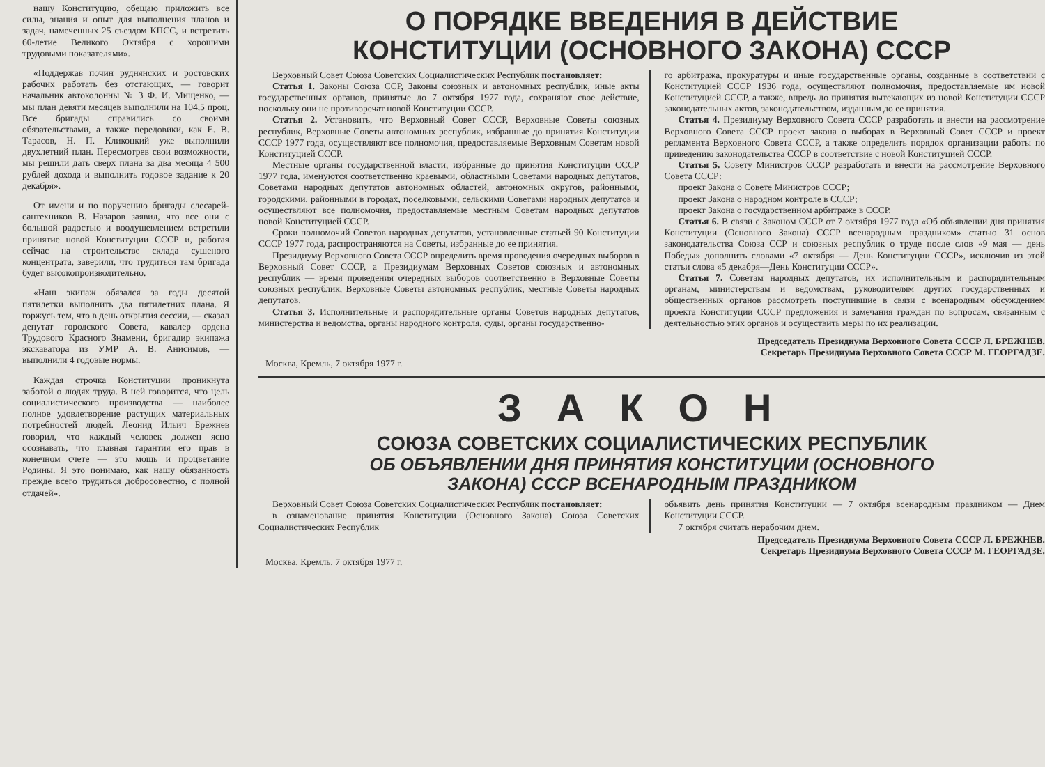нашу Конституцию, обещаю приложить все силы, знания и опыт для выполнения планов и задач, намеченных 25 съездом КПСС, и встретить 60-летие Великого Октября с хорошими трудовыми показателями».
«Поддержав почин руднянских и ростовских рабочих работать без отстающих, — говорит начальник автоколонны № 3 Ф. И. Мищенко, — мы план девяти месяцев выполнили на 104,5 проц. Все бригады справились со своими обязательствами, а также передовики, как Е. В. Тарасов, Н. П. Кликоцкий уже выполнили двухлетний план. Пересмотрев свои возможности, мы решили дать сверх плана за два месяца 4 500 рублей дохода и выполнить годовое задание к 20 декабря».
От имени и по поручению бригады слесарей-сантехников В. Назаров заявил, что все они с большой радостью и воодушевлением встретили принятие новой Конституции СССР и, работая сейчас на строительстве склада сушеного концентрата, заверили, что трудиться там бригада будет высокопроизводительно.
«Наш экипаж обязался за годы десятой пятилетки выполнить два пятилетних плана. Я горжусь тем, что в день открытия сессии, — сказал депутат городского Совета, кавалер ордена Трудового Красного Знамени, бригадир экипажа экскаватора из УМР А. В. Анисимов, — выполнили 4 годовые нормы.
Каждая строчка Конституции проникнута заботой о людях труда. В ней говорится, что цель социалистического производства — наиболее полное удовлетворение растущих материальных потребностей людей. Леонид Ильич Брежнев говорил, что каждый человек должен ясно осознавать, что главная гарантия его прав в конечном счете — это мощь и процветание Родины. Я это понимаю, как нашу обязанность прежде всего трудиться добросовестно, с полной отдачей».
О ПОРЯДКЕ ВВЕДЕНИЯ В ДЕЙСТВИЕ
КОНСТИТУЦИИ (ОСНОВНОГО ЗАКОНА) СССР
Верховный Совет Союза Советских Социалистических Республик постановляет:
Статья 1. Законы Союза ССР, Законы союзных и автономных республик, иные акты государственных органов, принятые до 7 октября 1977 года, сохраняют свое действие, поскольку они не противоречат новой Конституции СССР.
Статья 2. Установить, что Верховный Совет СССР, Верховные Советы союзных республик, Верховные Советы автономных республик, избранные до принятия Конституции СССР 1977 года, осуществляют все полномочия, предоставляемые Верховным Советам новой Конституцией СССР.
Местные органы государственной власти, избранные до принятия Конституции СССР 1977 года, именуются соответственно краевыми, областными Советами народных депутатов, Советами народных депутатов автономных областей, автономных округов, районными, городскими, районными в городах, поселковыми, сельскими Советами народных депутатов и осуществляют все полномочия, предоставляемые местным Советам народных депутатов новой Конституцией СССР.
Сроки полномочий Советов народных депутатов, установленные статьей 90 Конституции СССР 1977 года, распространяются на Советы, избранные до ее принятия.
Президиуму Верховного Совета СССР определить время проведения очередных выборов в Верховный Совет СССР, а Президиумам Верховных Советов союзных и автономных республик — время проведения очередных выборов соответственно в Верховные Советы союзных республик, Верховные Советы автономных республик, местные Советы народных депутатов.
Статья 3. Исполнительные и распорядительные органы Советов народных депутатов, министерства и ведомства, органы народного контроля, суды, органы государственно-
го арбитража, прокуратуры и иные государственные органы, созданные в соответствии с Конституцией СССР 1936 года, осуществляют полномочия, предоставляемые им новой Конституцией СССР, а также, впредь до принятия вытекающих из новой Конституции СССР законодательных актов, законодательством, изданным до ее принятия.
Статья 4. Президиуму Верховного Совета СССР разработать и внести на рассмотрение Верховного Совета СССР проект закона о выборах в Верховный Совет СССР и проект регламента Верховного Совета СССР, а также определить порядок организации работы по приведению законодательства СССР в соответствие с новой Конституцией СССР.
Статья 5. Совету Министров СССР разработать и внести на рассмотрение Верховного Совета СССР:
проект Закона о Совете Министров СССР;
проект Закона о народном контроле в СССР;
проект Закона о государственном арбитраже в СССР.
Статья 6. В связи с Законом СССР от 7 октября 1977 года «Об объявлении дня принятия Конституции (Основного Закона) СССР всенародным праздником» статью 31 основ законодательства Союза ССР и союзных республик о труде после слов «9 мая — день Победы» дополнить словами «7 октября — День Конституции СССР», исключив из этой статьи слова «5 декабря—День Конституции СССР».
Статья 7. Советам народных депутатов, их исполнительным и распорядительным органам, министерствам и ведомствам, руководителям других государственных и общественных органов рассмотреть поступившие в связи с всенародным обсуждением проекта Конституции СССР предложения и замечания граждан по вопросам, связанным с деятельностью этих органов и осуществить меры по их реализации.
Председатель Президиума Верховного Совета СССР Л. БРЕЖНЕВ.
Секретарь Президиума Верховного Совета СССР М. ГЕОРГАДЗЕ.
Москва, Кремль, 7 октября 1977 г.
ЗАКОН
СОЮЗА СОВЕТСКИХ СОЦИАЛИСТИЧЕСКИХ РЕСПУБЛИК
ОБ ОБЪЯВЛЕНИИ ДНЯ ПРИНЯТИЯ КОНСТИТУЦИИ (ОСНОВНОГО
ЗАКОНА) СССР ВСЕНАРОДНЫМ ПРАЗДНИКОМ
Верховный Совет Союза Советских Социалистических Республик постановляет:
в ознаменование принятия Конституции (Основного Закона) Союза Советских Социалистических Республик
объявить день принятия Конституции — 7 октября всенародным праздником — Днем Конституции СССР.
7 октября считать нерабочим днем.
Председатель Президиума Верховного Совета СССР Л. БРЕЖНЕВ.
Секретарь Президиума Верховного Совета СССР М. ГЕОРГАДЗЕ.
Москва, Кремль, 7 октября 1977 г.